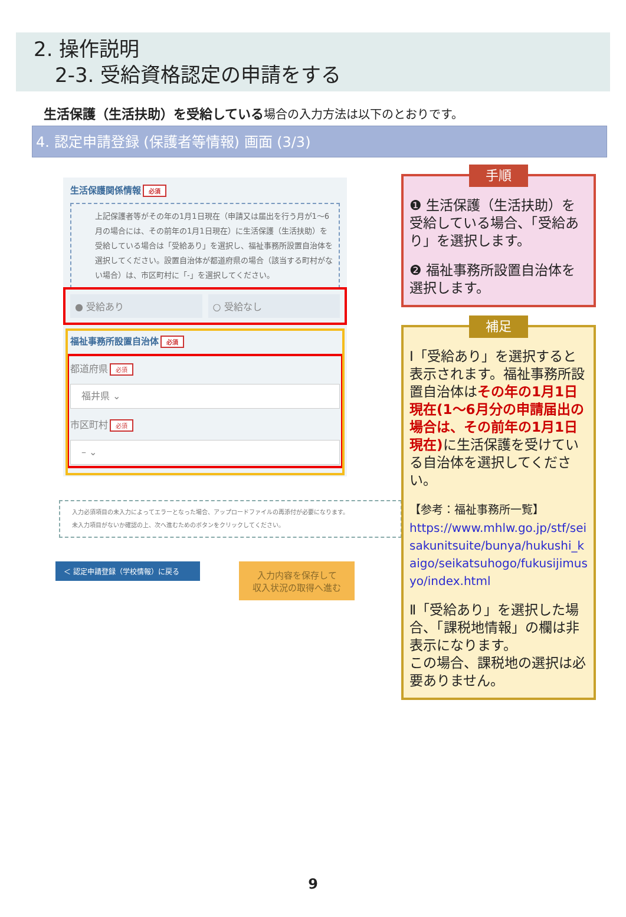2. 操作説明
2-3. 受給資格認定の申請をする
生活保護（生活扶助）を受給している場合の入力方法は以下のとおりです。
4. 認定申請登録 (保護者等情報) 画面 (3/3)
生活保護関係情報 必須
上記保護者等がその年の1月1日現在（申請又は届出を行う月が1～6月の場合には、その前年の1月1日現在）に生活保護（生活扶助）を受給している場合は「受給あり」を選択し、福祉事務所設置自治体を選択してください。設置自治体が都道府県の場合（該当する町村がない場合）は、市区町村に「-」を選択してください。
● 受給あり ○ 受給なし
福祉事務所設置自治体 必須
都道府県 必須
福井県 ⌄
市区町村 必須
– ⌄
入力必須項目の未入力によってエラーとなった場合、アップロードファイルの再添付が必要になります。
未入力項目がないか確認の上、次へ進むためのボタンをクリックしてください。
＜ 認定申請登録（学校情報）に戻る
入力内容を保存して
収入状況の取得へ進む
手順
❶ 生活保護（生活扶助）を受給している場合、「受給あり」を選択します。
❷ 福祉事務所設置自治体を選択します。
補足
Ⅰ「受給あり」を選択すると表示されます。福祉事務所設置自治体はその年の1月1日現在(1～6月分の申請届出の場合は、その前年の1月1日現在) に生活保護を受けている自治体を選択してください。
【参考：福祉事務所一覧】
https://www.mhlw.go.jp/stf/seisakunitsuite/bunya/hukushi_kaigo/seikatsuhogo/fukusijimusyo/index.html
Ⅱ「受給あり」を選択した場合、「課税地情報」の欄は非表示になります。
この場合、課税地の選択は必要ありません。
9